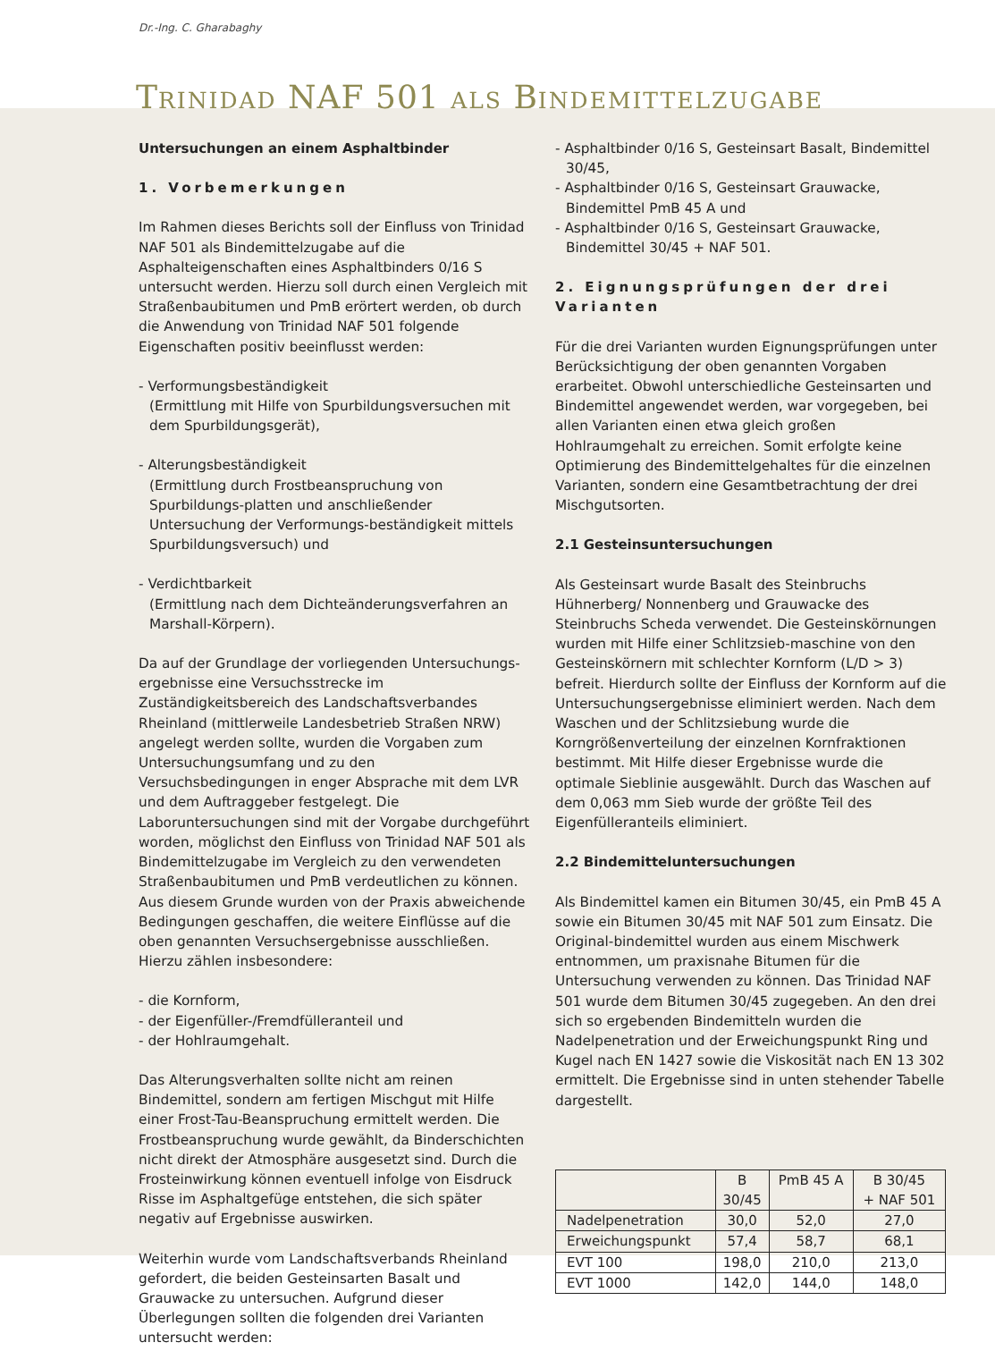Dr.-Ing. C. Gharabaghy
TRINIDAD NAF 501 ALS BINDEMITTELZUGABE
Untersuchungen an einem Asphaltbinder
1. Vorbemerkungen
Im Rahmen dieses Berichts soll der Einfluss von Trinidad NAF 501 als Bindemittelzugabe auf die Asphalteigenschaften eines Asphaltbinders 0/16 S untersucht werden. Hierzu soll durch einen Vergleich mit Straßenbaubitumen und PmB erörtert werden, ob durch die Anwendung von Trinidad NAF 501 folgende Eigenschaften positiv beeinflusst werden:
- Verformungsbeständigkeit
(Ermittlung mit Hilfe von Spurbildungsversuchen mit dem Spurbildungsgerät),
- Alterungsbeständigkeit
(Ermittlung durch Frostbeanspruchung von Spurbildungs-platten und anschließender Untersuchung der Verformungs-beständigkeit mittels Spurbildungsversuch) und
- Verdichtbarkeit
(Ermittlung nach dem Dichteänderungsverfahren an Marshall-Körpern).
Da auf der Grundlage der vorliegenden Untersuchungs-ergebnisse eine Versuchsstrecke im Zuständigkeitsbereich des Landschaftsverbandes Rheinland (mittlerweile Landesbetrieb Straßen NRW) angelegt werden sollte, wurden die Vorgaben zum Untersuchungsumfang und zu den Versuchsbedingungen in enger Absprache mit dem LVR und dem Auftraggeber festgelegt. Die Laboruntersuchungen sind mit der Vorgabe durchgeführt worden, möglichst den Einfluss von Trinidad NAF 501 als Bindemittelzugabe im Vergleich zu den verwendeten Straßenbaubitumen und PmB verdeutlichen zu können. Aus diesem Grunde wurden von der Praxis abweichende Bedingungen geschaffen, die weitere Einflüsse auf die oben genannten Versuchsergebnisse ausschließen. Hierzu zählen insbesondere:
- die Kornform,
- der Eigenfüller-/Fremdfülleranteil und
- der Hohlraumgehalt.
Das Alterungsverhalten sollte nicht am reinen Bindemittel, sondern am fertigen Mischgut mit Hilfe einer Frost-Tau-Beanspruchung ermittelt werden. Die Frostbeanspruchung wurde gewählt, da Binderschichten nicht direkt der Atmosphäre ausgesetzt sind. Durch die Frosteinwirkung können eventuell infolge von Eisdruck Risse im Asphaltgefüge entstehen, die sich später negativ auf Ergebnisse auswirken.
Weiterhin wurde vom Landschaftsverbands Rheinland gefordert, die beiden Gesteinsarten Basalt und Grauwacke zu untersuchen. Aufgrund dieser Überlegungen sollten die folgenden drei Varianten untersucht werden:
- Asphaltbinder 0/16 S, Gesteinsart Basalt, Bindemittel 30/45,
- Asphaltbinder 0/16 S, Gesteinsart Grauwacke, Bindemittel PmB 45 A und
- Asphaltbinder 0/16 S, Gesteinsart Grauwacke, Bindemittel 30/45 + NAF 501.
2. Eignungsprüfungen der drei Varianten
Für die drei Varianten wurden Eignungsprüfungen unter Berücksichtigung der oben genannten Vorgaben erarbeitet. Obwohl unterschiedliche Gesteinsarten und Bindemittel angewendet werden, war vorgegeben, bei allen Varianten einen etwa gleich großen Hohlraumgehalt zu erreichen. Somit erfolgte keine Optimierung des Bindemittelgehaltes für die einzelnen Varianten, sondern eine Gesamtbetrachtung der drei Mischgutsorten.
2.1 Gesteinsuntersuchungen
Als Gesteinsart wurde Basalt des Steinbruchs Hühnerberg/ Nonnenberg und Grauwacke des Steinbruchs Scheda verwendet. Die Gesteinskörnungen wurden mit Hilfe einer Schlitzsieb-maschine von den Gesteinskörnern mit schlechter Kornform (L/D > 3) befreit. Hierdurch sollte der Einfluss der Kornform auf die Untersuchungsergebnisse eliminiert werden. Nach dem Waschen und der Schlitzsiebung wurde die Korngrößenverteilung der einzelnen Kornfraktionen bestimmt. Mit Hilfe dieser Ergebnisse wurde die optimale Sieblinie ausgewählt. Durch das Waschen auf dem 0,063 mm Sieb wurde der größte Teil des Eigenfülleranteils eliminiert.
2.2 Bindemitteluntersuchungen
Als Bindemittel kamen ein Bitumen 30/45, ein PmB 45 A sowie ein Bitumen 30/45 mit NAF 501 zum Einsatz. Die Original-bindemittel wurden aus einem Mischwerk entnommen, um praxisnahe Bitumen für die Untersuchung verwenden zu können. Das Trinidad NAF 501 wurde dem Bitumen 30/45 zugegeben. An den drei sich so ergebenden Bindemitteln wurden die Nadelpenetration und der Erweichungspunkt Ring und Kugel nach EN 1427 sowie die Viskosität nach EN 13 302 ermittelt. Die Ergebnisse sind in unten stehender Tabelle dargestellt.
| | B 30/45 | PmB 45 A | B 30/45 + NAF 501 |
| --- | --- | --- | --- |
| Nadelpenetration | 30,0 | 52,0 | 27,0 |
| Erweichungspunkt | 57,4 | 58,7 | 68,1 |
| EVT 100 | 198,0 | 210,0 | 213,0 |
| EVT 1000 | 142,0 | 144,0 | 148,0 |